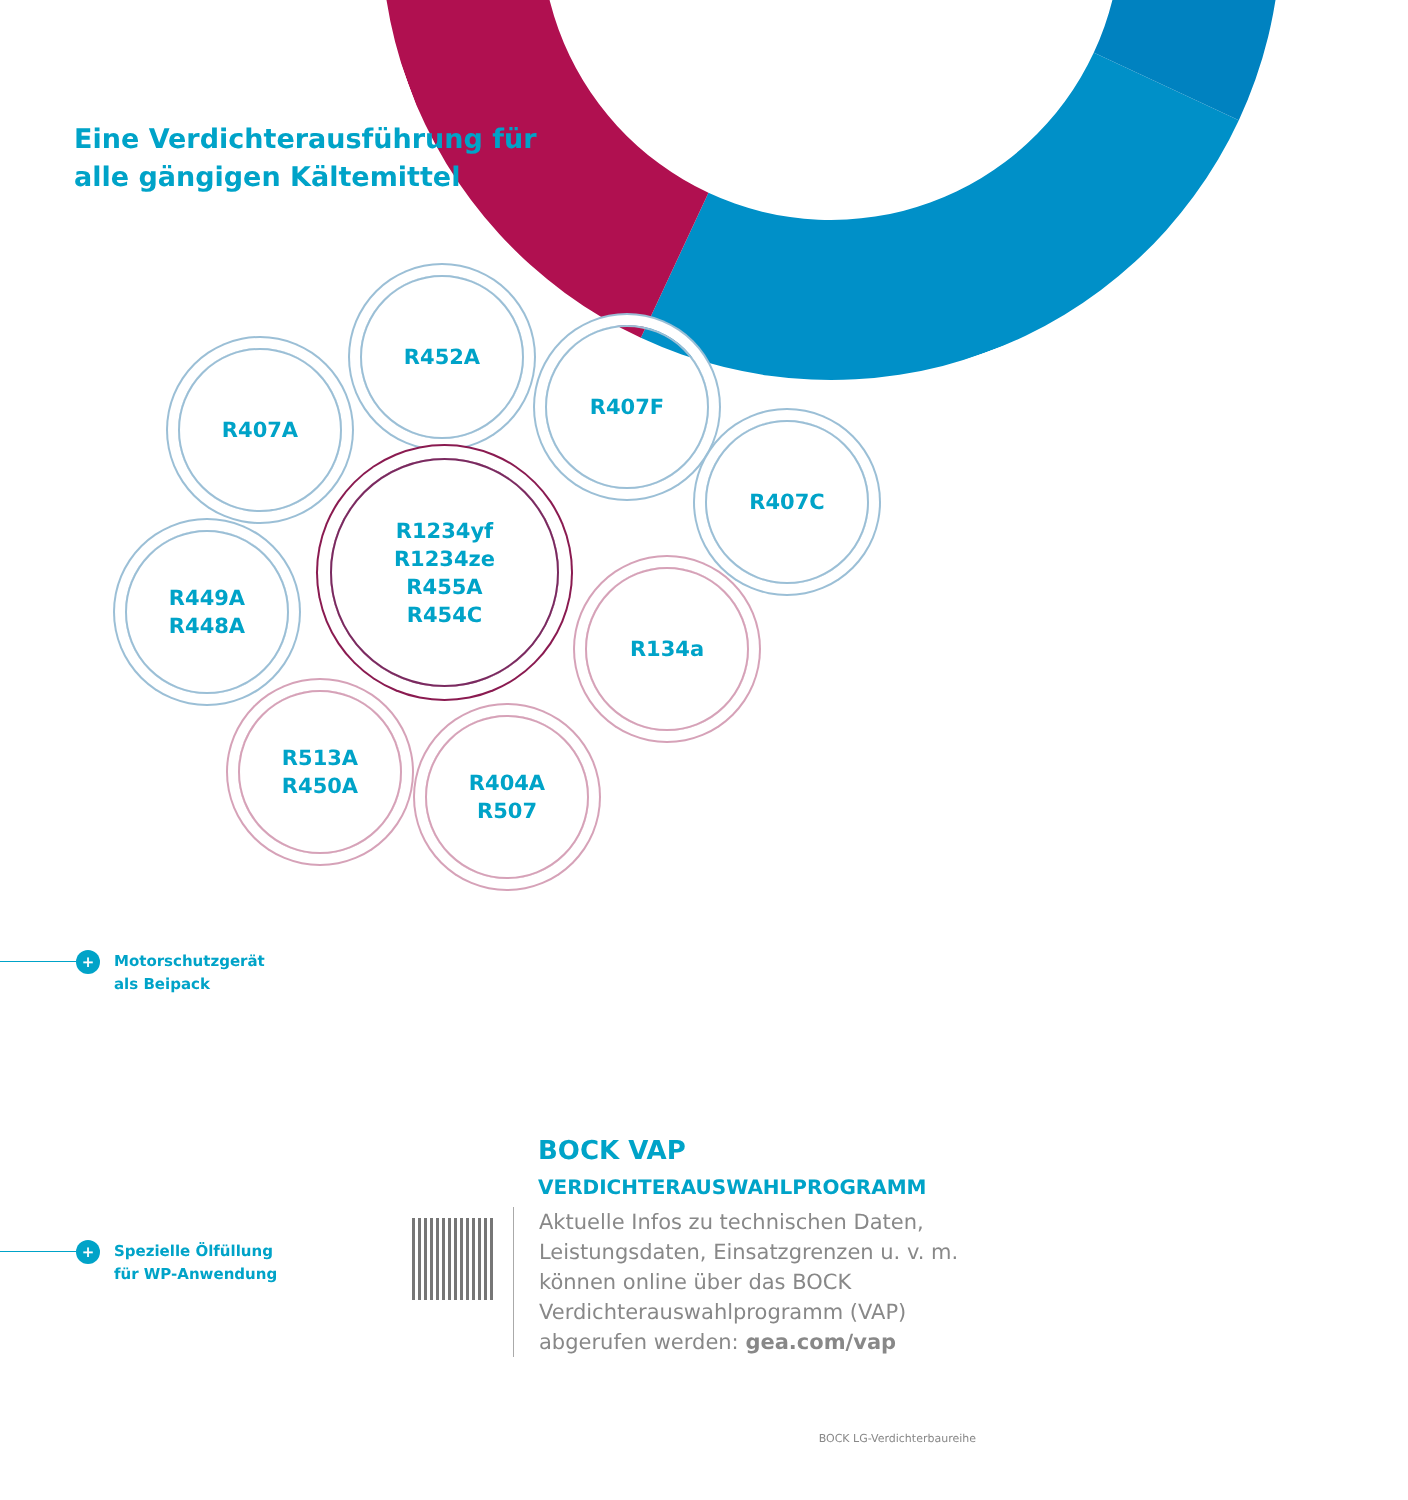Eine Verdichterausführung für
alle gängigen Kältemittel
R452A
R407A
R407F
R407C
R1234yf
R1234ze
R455A
R454C
R449A
R448A
R134a
R513A
R450A
R404A
R507
+ Motorschutzgerät
als Beipack
+ Spezielle Ölfüllung
für WP-Anwendung
BOCK VAP
VERDICHTERAUSWAHLPROGRAMM
Aktuelle Infos zu technischen Daten, Leistungsdaten, Einsatzgrenzen u. v. m. können online über das BOCK Verdichterauswahlprogramm (VAP) abgerufen werden: gea.com/vap
BOCK LG-Verdichterbaureihe